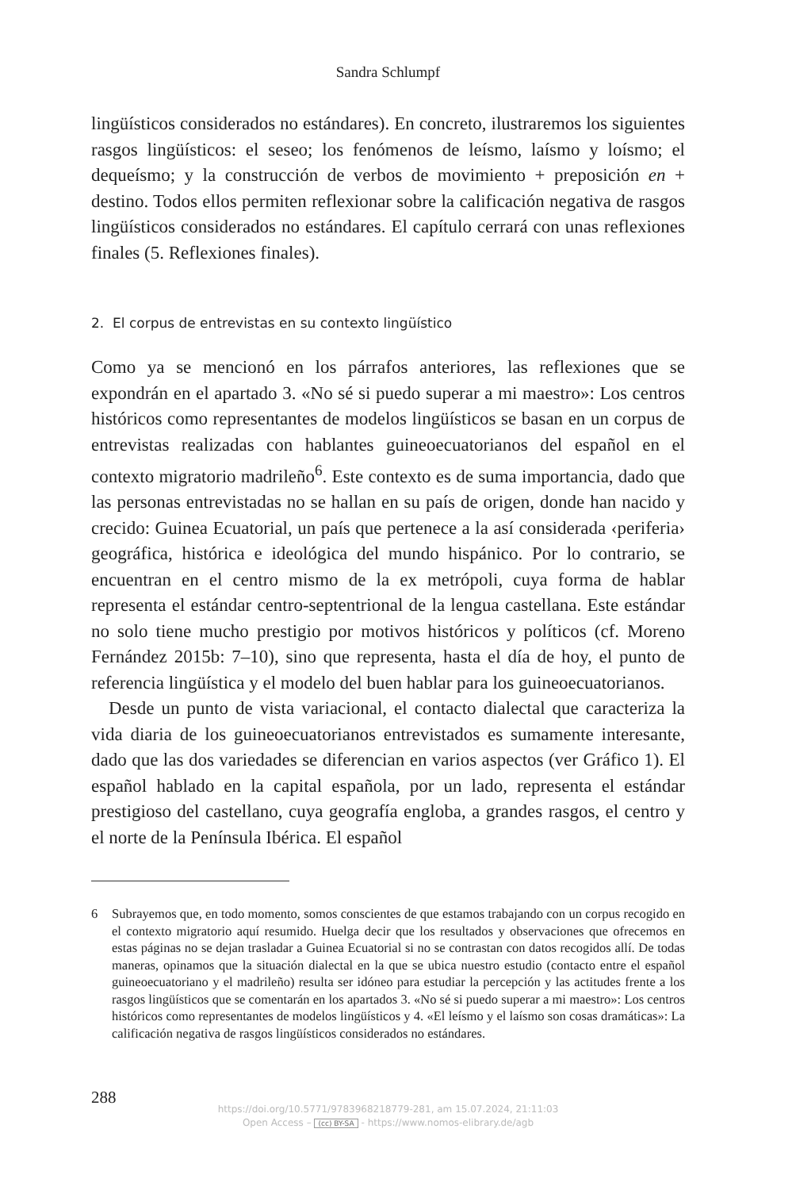Sandra Schlumpf
lingüísticos considerados no estándares). En concreto, ilustraremos los siguientes rasgos lingüísticos: el seseo; los fenómenos de leísmo, laísmo y loísmo; el dequeísmo; y la construcción de verbos de movimiento + preposición en + destino. Todos ellos permiten reflexionar sobre la calificación negativa de rasgos lingüísticos considerados no estándares. El capítulo cerrará con unas reflexiones finales (5. Reflexiones finales).
2. El corpus de entrevistas en su contexto lingüístico
Como ya se mencionó en los párrafos anteriores, las reflexiones que se expondrán en el apartado 3. «No sé si puedo superar a mi maestro»: Los centros históricos como representantes de modelos lingüísticos se basan en un corpus de entrevistas realizadas con hablantes guineoecuatorianos del español en el contexto migratorio madrileño<sup>6</sup>. Este contexto es de suma importancia, dado que las personas entrevistadas no se hallan en su país de origen, donde han nacido y crecido: Guinea Ecuatorial, un país que pertenece a la así considerada ‹periferia› geográfica, histórica e ideológica del mundo hispánico. Por lo contrario, se encuentran en el centro mismo de la ex metrópoli, cuya forma de hablar representa el estándar centro-septentrional de la lengua castellana. Este estándar no solo tiene mucho prestigio por motivos históricos y políticos (cf. Moreno Fernández 2015b: 7–10), sino que representa, hasta el día de hoy, el punto de referencia lingüística y el modelo del buen hablar para los guineoecuatorianos.
Desde un punto de vista variacional, el contacto dialectal que caracteriza la vida diaria de los guineoecuatorianos entrevistados es sumamente interesante, dado que las dos variedades se diferencian en varios aspectos (ver Gráfico 1). El español hablado en la capital española, por un lado, representa el estándar prestigioso del castellano, cuya geografía engloba, a grandes rasgos, el centro y el norte de la Península Ibérica. El español
6 Subrayemos que, en todo momento, somos conscientes de que estamos trabajando con un corpus recogido en el contexto migratorio aquí resumido. Huelga decir que los resultados y observaciones que ofrecemos en estas páginas no se dejan trasladar a Guinea Ecuatorial si no se contrastan con datos recogidos allí. De todas maneras, opinamos que la situación dialectal en la que se ubica nuestro estudio (contacto entre el español guineoecuatoriano y el madrileño) resulta ser idóneo para estudiar la percepción y las actitudes frente a los rasgos lingüísticos que se comentarán en los apartados 3. «No sé si puedo superar a mi maestro»: Los centros históricos como representantes de modelos lingüísticos y 4. «El leísmo y el laísmo son cosas dramáticas»: La calificación negativa de rasgos lingüísticos considerados no estándares.
288
https://doi.org/10.5771/9783968218779-281, am 15.07.2024, 21:11:03
Open Access – (cc) BY-SA - https://www.nomos-elibrary.de/agb